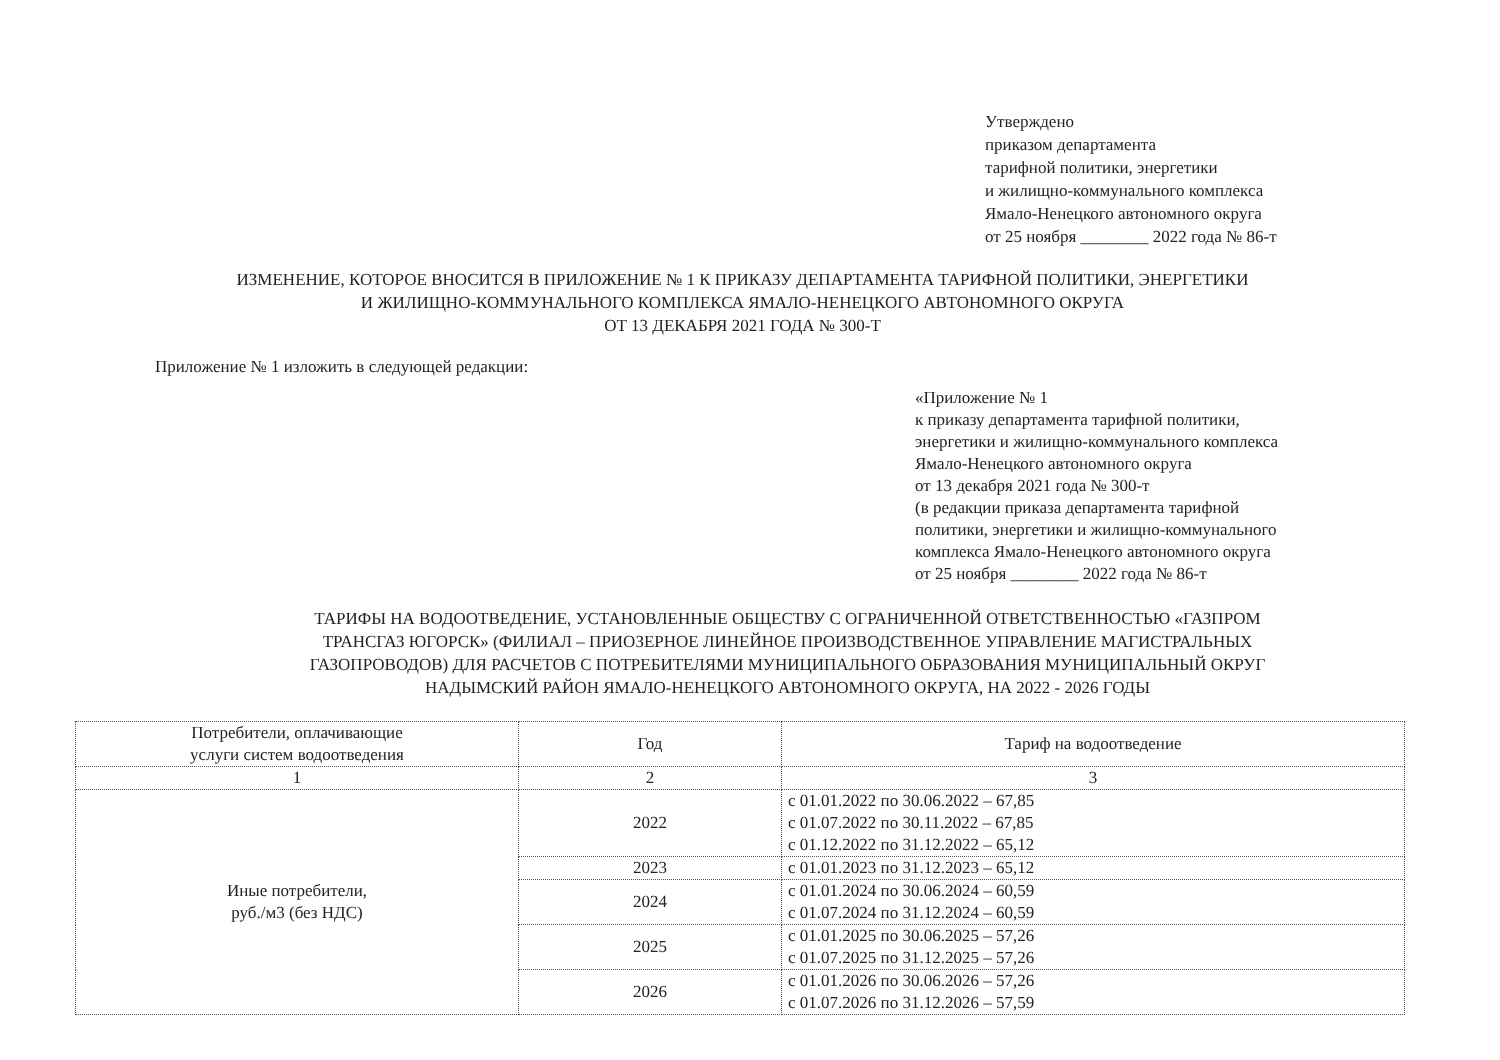Утверждено
приказом департамента
тарифной политики, энергетики
и жилищно-коммунального комплекса
Ямало-Ненецкого автономного округа
от 25 ноября ________ 2022 года № 86-т
ИЗМЕНЕНИЕ, КОТОРОЕ ВНОСИТСЯ В ПРИЛОЖЕНИЕ № 1 К ПРИКАЗУ ДЕПАРТАМЕНТА ТАРИФНОЙ ПОЛИТИКИ, ЭНЕРГЕТИКИ
И ЖИЛИЩНО-КОММУНАЛЬНОГО КОМПЛЕКСА ЯМАЛО-НЕНЕЦКОГО АВТОНОМНОГО ОКРУГА
ОТ 13 ДЕКАБРЯ 2021 ГОДА № 300-Т
Приложение № 1 изложить в следующей редакции:
«Приложение № 1
к приказу департамента тарифной политики,
энергетики и жилищно-коммунального комплекса
Ямало-Ненецкого автономного округа
от 13 декабря 2021 года № 300-т
(в редакции приказа департамента тарифной
политики, энергетики и жилищно-коммунального
комплекса Ямало-Ненецкого автономного округа
от 25 ноября ________ 2022 года № 86-т
ТАРИФЫ НА ВОДООТВЕДЕНИЕ, УСТАНОВЛЕННЫЕ ОБЩЕСТВУ С ОГРАНИЧЕННОЙ ОТВЕТСТВЕННОСТЬЮ «ГАЗПРОМ
ТРАНСГАЗ ЮГОРСК» (ФИЛИАЛ – ПРИОЗЕРНОЕ ЛИНЕЙНОЕ ПРОИЗВОДСТВЕННОЕ УПРАВЛЕНИЕ МАГИСТРАЛЬНЫХ
ГАЗОПРОВОДОВ) ДЛЯ РАСЧЕТОВ С ПОТРЕБИТЕЛЯМИ МУНИЦИПАЛЬНОГО ОБРАЗОВАНИЯ МУНИЦИПАЛЬНЫЙ ОКРУГ
НАДЫМСКИЙ РАЙОН ЯМАЛО-НЕНЕЦКОГО АВТОНОМНОГО ОКРУГА, НА 2022 - 2026 ГОДЫ
| Потребители, оплачивающие услуги систем водоотведения | Год | Тариф на водоотведение |
| --- | --- | --- |
| 1 | 2 | 3 |
| Иные потребители, руб./м3 (без НДС) | 2022 | с 01.01.2022 по 30.06.2022 – 67,85 с 01.07.2022 по 30.11.2022 – 67,85 с 01.12.2022 по 31.12.2022 – 65,12 |
| | 2023 | с 01.01.2023 по 31.12.2023 – 65,12 |
| | 2024 | с 01.01.2024 по 30.06.2024 – 60,59 с 01.07.2024 по 31.12.2024 – 60,59 |
| | 2025 | с 01.01.2025 по 30.06.2025 – 57,26 с 01.07.2025 по 31.12.2025 – 57,26 |
| | 2026 | с 01.01.2026 по 30.06.2026 – 57,26 с 01.07.2026 по 31.12.2026 – 57,59 |